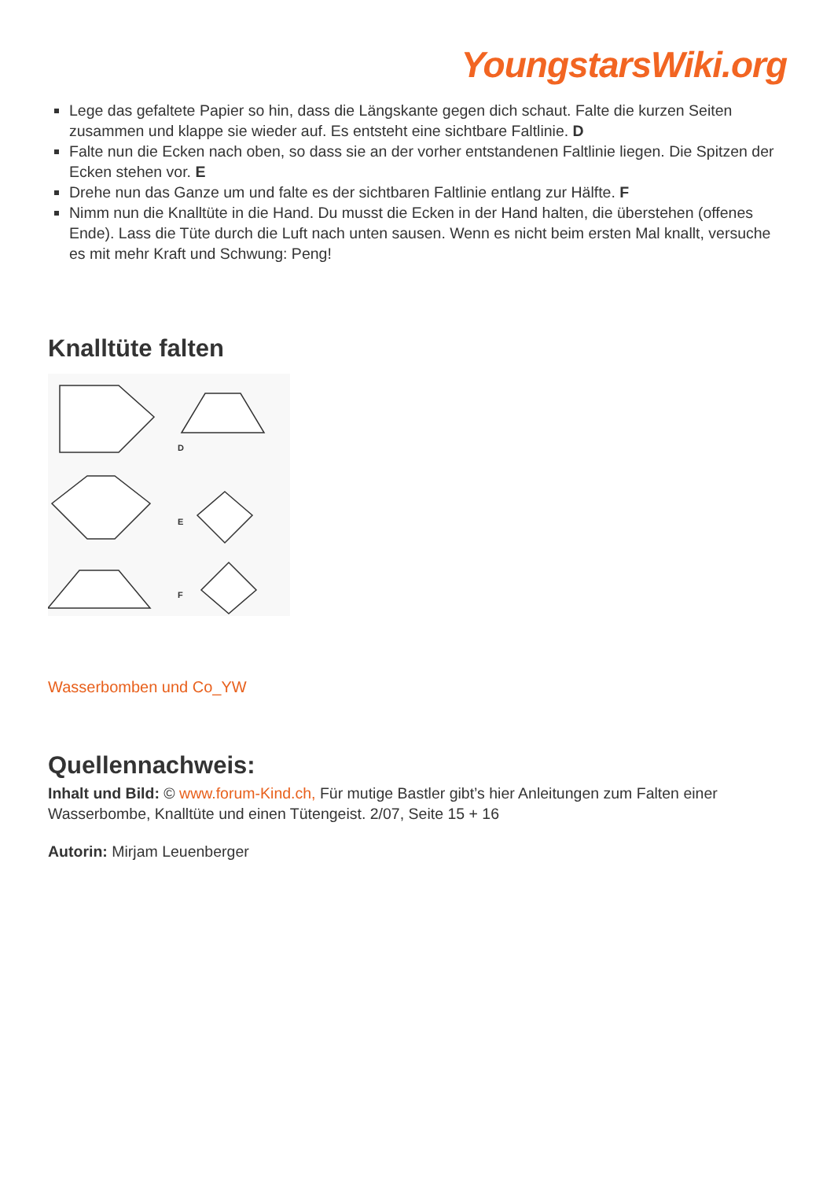YoungstarsWiki.org
Lege das gefaltete Papier so hin, dass die Längskante gegen dich schaut. Falte die kurzen Seiten zusammen und klappe sie wieder auf. Es entsteht eine sichtbare Faltlinie. D
Falte nun die Ecken nach oben, so dass sie an der vorher entstandenen Faltlinie liegen. Die Spitzen der Ecken stehen vor. E
Drehe nun das Ganze um und falte es der sichtbaren Faltlinie entlang zur Hälfte. F
Nimm nun die Knalltüte in die Hand. Du musst die Ecken in der Hand halten, die überstehen (offenes Ende). Lass die Tüte durch die Luft nach unten sausen. Wenn es nicht beim ersten Mal knallt, versuche es mit mehr Kraft und Schwung: Peng!
Knalltüte falten
D
E
F
Wasserbomben und Co_YW
Quellennachweis:
Inhalt und Bild: © www.forum-Kind.ch, Für mutige Bastler gibt’s hier Anleitungen zum Falten einer Wasserbombe, Knalltüte und einen Tütengeist. 2/07, Seite 15 + 16
Autorin: Mirjam Leuenberger